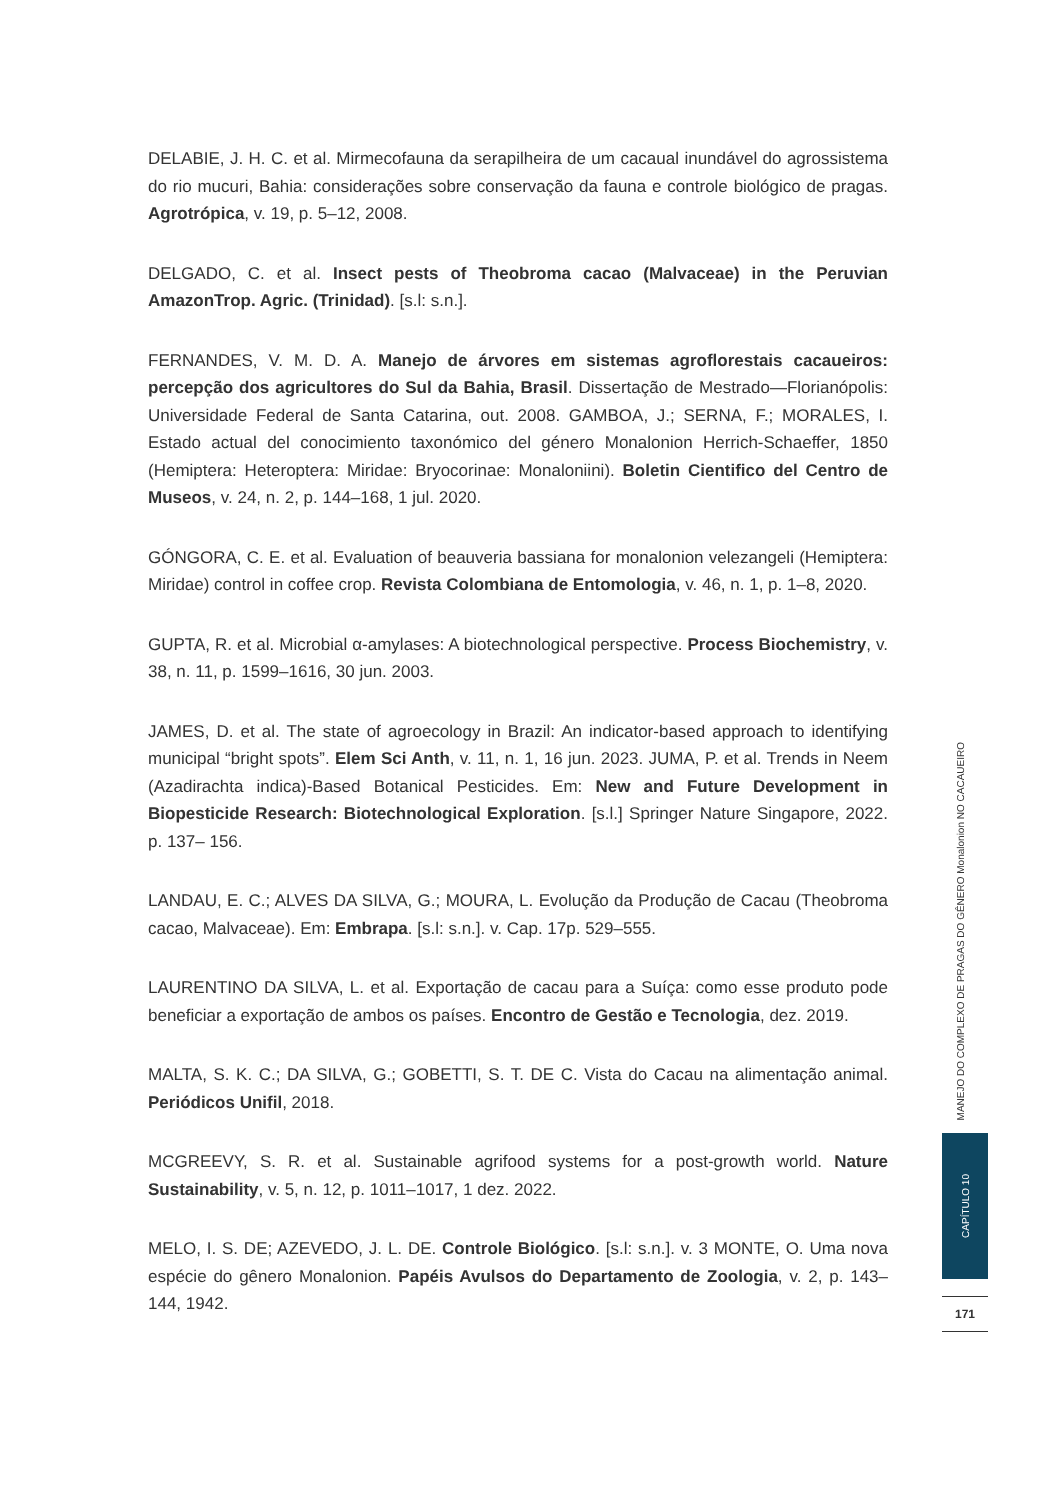DELABIE, J. H. C. et al. Mirmecofauna da serapilheira de um cacaual inundável do agrossistema do rio mucuri, Bahia: considerações sobre conservação da fauna e controle biológico de pragas. Agrotrópica, v. 19, p. 5–12, 2008.
DELGADO, C. et al. Insect pests of Theobroma cacao (Malvaceae) in the Peruvian AmazonTrop. Agric. (Trinidad). [s.l: s.n.].
FERNANDES, V. M. D. A. Manejo de árvores em sistemas agroflorestais cacaueiros: percepção dos agricultores do Sul da Bahia, Brasil. Dissertação de Mestrado—Florianópolis: Universidade Federal de Santa Catarina, out. 2008. GAMBOA, J.; SERNA, F.; MORALES, I. Estado actual del conocimiento taxonómico del género Monalonion Herrich-Schaeffer, 1850 (Hemiptera: Heteroptera: Miridae: Bryocorinae: Monaloniini). Boletin Cientifico del Centro de Museos, v. 24, n. 2, p. 144–168, 1 jul. 2020.
GÓNGORA, C. E. et al. Evaluation of beauveria bassiana for monalonion velezangeli (Hemiptera: Miridae) control in coffee crop. Revista Colombiana de Entomologia, v. 46, n. 1, p. 1–8, 2020.
GUPTA, R. et al. Microbial α-amylases: A biotechnological perspective. Process Biochemistry, v. 38, n. 11, p. 1599–1616, 30 jun. 2003.
JAMES, D. et al. The state of agroecology in Brazil: An indicator-based approach to identifying municipal “bright spots”. Elem Sci Anth, v. 11, n. 1, 16 jun. 2023. JUMA, P. et al. Trends in Neem (Azadirachta indica)-Based Botanical Pesticides. Em: New and Future Development in Biopesticide Research: Biotechnological Exploration. [s.l.] Springer Nature Singapore, 2022. p. 137– 156.
LANDAU, E. C.; ALVES DA SILVA, G.; MOURA, L. Evolução da Produção de Cacau (Theobroma cacao, Malvaceae). Em: Embrapa. [s.l: s.n.]. v. Cap. 17p. 529–555.
LAURENTINO DA SILVA, L. et al. Exportação de cacau para a Suíça: como esse produto pode beneficiar a exportação de ambos os países. Encontro de Gestão e Tecnologia, dez. 2019.
MALTA, S. K. C.; DA SILVA, G.; GOBETTI, S. T. DE C. Vista do Cacau na alimentação animal. Periódicos Unifil, 2018.
MCGREEVY, S. R. et al. Sustainable agrifood systems for a post-growth world. Nature Sustainability, v. 5, n. 12, p. 1011–1017, 1 dez. 2022.
MELO, I. S. DE; AZEVEDO, J. L. DE. Controle Biológico. [s.l: s.n.]. v. 3 MONTE, O. Uma nova espécie do gênero Monalonion. Papéis Avulsos do Departamento de Zoologia, v. 2, p. 143–144, 1942.
MANEJO DO COMPLEXO DE PRAGAS DO GÊNERO Monalonion NO CACAUEIRO
CAPÍTULO 10
171